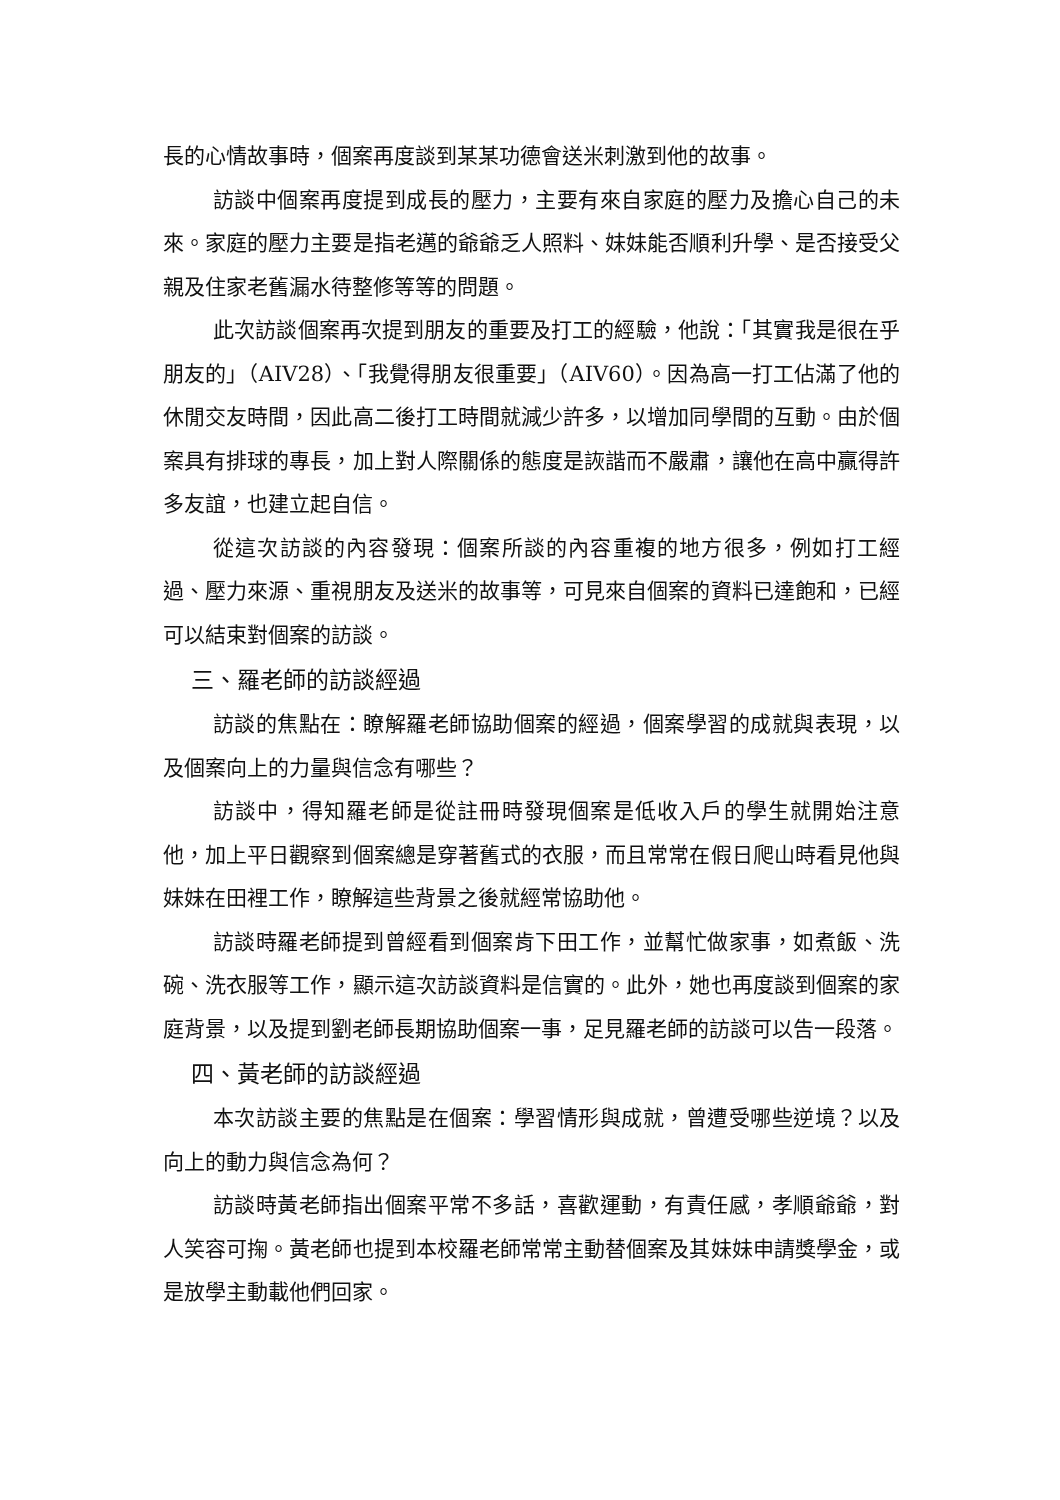長的心情故事時，個案再度談到某某功德會送米刺激到他的故事。
訪談中個案再度提到成長的壓力，主要有來自家庭的壓力及擔心自己的未來。家庭的壓力主要是指老邁的爺爺乏人照料、妹妹能否順利升學、是否接受父親及住家老舊漏水待整修等等的問題。
此次訪談個案再次提到朋友的重要及打工的經驗，他說：「其實我是很在乎朋友的」（AIV28）、「我覺得朋友很重要」（AIV60）。因為高一打工佔滿了他的休閒交友時間，因此高二後打工時間就減少許多，以增加同學間的互動。由於個案具有排球的專長，加上對人際關係的態度是詼諧而不嚴肅，讓他在高中贏得許多友誼，也建立起自信。
從這次訪談的內容發現：個案所談的內容重複的地方很多，例如打工經過、壓力來源、重視朋友及送米的故事等，可見來自個案的資料已達飽和，已經可以結束對個案的訪談。
三、羅老師的訪談經過
訪談的焦點在：瞭解羅老師協助個案的經過，個案學習的成就與表現，以及個案向上的力量與信念有哪些？
訪談中，得知羅老師是從註冊時發現個案是低收入戶的學生就開始注意他，加上平日觀察到個案總是穿著舊式的衣服，而且常常在假日爬山時看見他與妹妹在田裡工作，瞭解這些背景之後就經常協助他。
訪談時羅老師提到曾經看到個案肯下田工作，並幫忙做家事，如煮飯、洗碗、洗衣服等工作，顯示這次訪談資料是信實的。此外，她也再度談到個案的家庭背景，以及提到劉老師長期協助個案一事，足見羅老師的訪談可以告一段落。
四、黃老師的訪談經過
本次訪談主要的焦點是在個案：學習情形與成就，曾遭受哪些逆境？以及向上的動力與信念為何？
訪談時黃老師指出個案平常不多話，喜歡運動，有責任感，孝順爺爺，對人笑容可掬。黃老師也提到本校羅老師常常主動替個案及其妹妹申請獎學金，或是放學主動載他們回家。